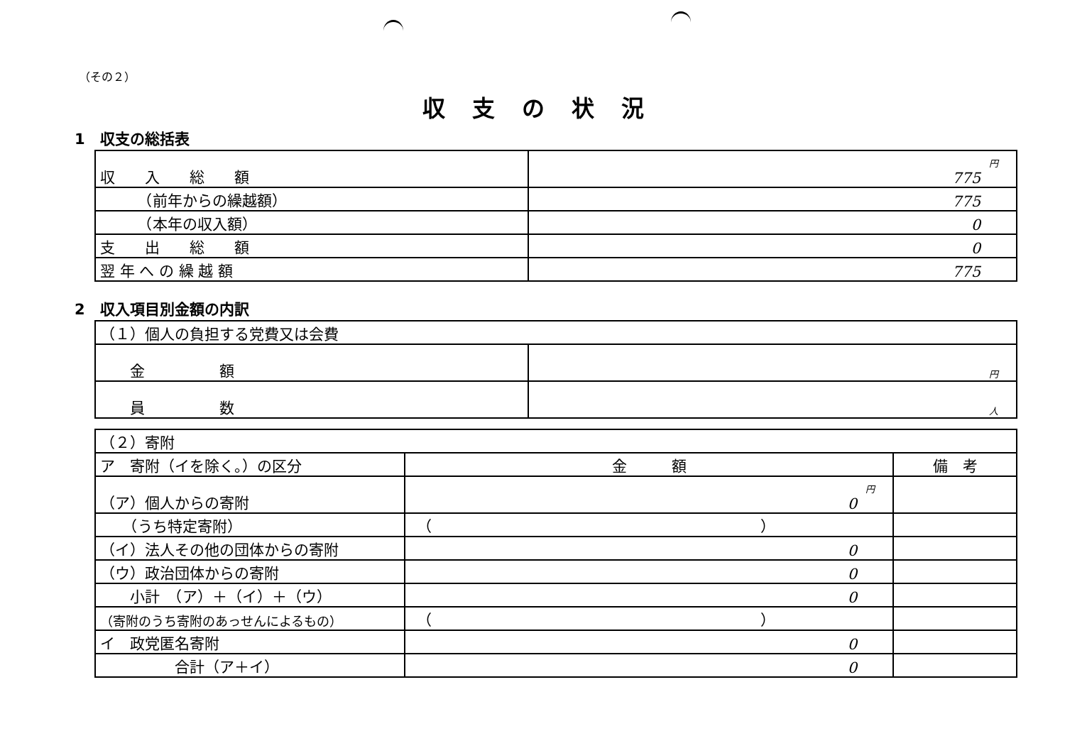（その２）
収支の状況
1　収支の総括表
| 収 入 総 額 | 円 775 |
| （前年からの繰越額） | 775 |
| （本年の収入額） | 0 |
| 支 出 総 額 | 0 |
| 翌 年 へ の 繰 越 額 | 775 |
2　収入項目別金額の内訳
| （１）個人の負担する党費又は会費 | |
| 金 額 | 円 |
| 員 数 | 人 |
| （２）寄附 | | |
| ア 寄附（イを除く。）の区分 | 金 額 | 備 考 |
| （ア）個人からの寄附 | 円 0 | |
| （うち特定寄附） | （ ） | |
| （イ）法人その他の団体からの寄附 | 0 | |
| （ウ）政治団体からの寄附 | 0 | |
| 小計 （ア）＋（イ）＋（ウ） | 0 | |
| （寄附のうち寄附のあっせんによるもの） | （ ） | |
| イ 政党匿名寄附 | 0 | |
| 合計（ア＋イ） | 0 | |